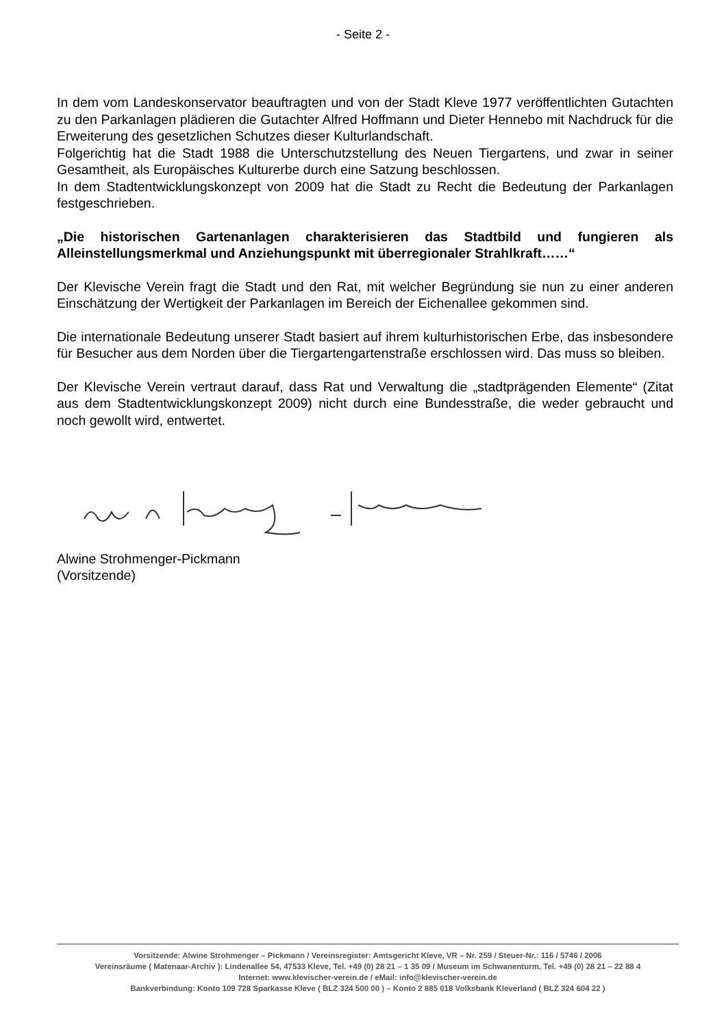- Seite 2 -
In dem vom Landeskonservator beauftragten und von der Stadt Kleve 1977 veröffentlichten Gutachten zu den Parkanlagen plädieren die Gutachter Alfred Hoffmann und Dieter Hennebo mit Nachdruck für die Erweiterung des gesetzlichen Schutzes dieser Kulturlandschaft.
Folgerichtig hat die Stadt 1988 die Unterschutzstellung des Neuen Tiergartens, und zwar in seiner Gesamtheit, als Europäisches Kulturerbe durch eine Satzung beschlossen.
In dem Stadtentwicklungskonzept von 2009 hat die Stadt zu Recht die Bedeutung der Parkanlagen festgeschrieben.
„Die historischen Gartenanlagen charakterisieren das Stadtbild und fungieren als Alleinstellungsmerkmal und Anziehungspunkt mit überregionaler Strahlkraft……“
Der Klevische Verein fragt die Stadt und den Rat, mit welcher Begründung sie nun zu einer anderen Einschätzung der Wertigkeit der Parkanlagen im Bereich der Eichenallee gekommen sind.
Die internationale Bedeutung unserer Stadt basiert auf ihrem kulturhistorischen Erbe, das insbesondere für Besucher aus dem Norden über die Tiergartengartenstraße erschlossen wird. Das muss so bleiben.
Der Klevische Verein vertraut darauf, dass Rat und Verwaltung die „stadtprägenden Elemente“ (Zitat aus dem Stadtentwicklungskonzept 2009) nicht durch eine Bundesstraße, die weder gebraucht und noch gewollt wird, entwertet.
Alwine Strohmenger-Pickmann
(Vorsitzende)
Vorsitzende: Alwine Strohmenger – Pickmann / Vereinsregister: Amtsgericht Kleve, VR – Nr. 259 / Steuer-Nr.: 116 / 5746 / 2006
Vereinsräume ( Matenaar-Archiv ): Lindenallee 54, 47533 Kleve, Tel. +49 (0) 28 21 – 1 35 09 / Museum im Schwanenturm, Tel. +49 (0) 28 21 – 22 88 4
Internet: www.klevischer-verein.de / eMail: info@klevischer-verein.de
Bankverbindung: Konto 109 728 Sparkasse Kleve ( BLZ 324 500 00 ) – Konto 2 885 018 Volksbank Kleverland ( BLZ 324 604 22 )